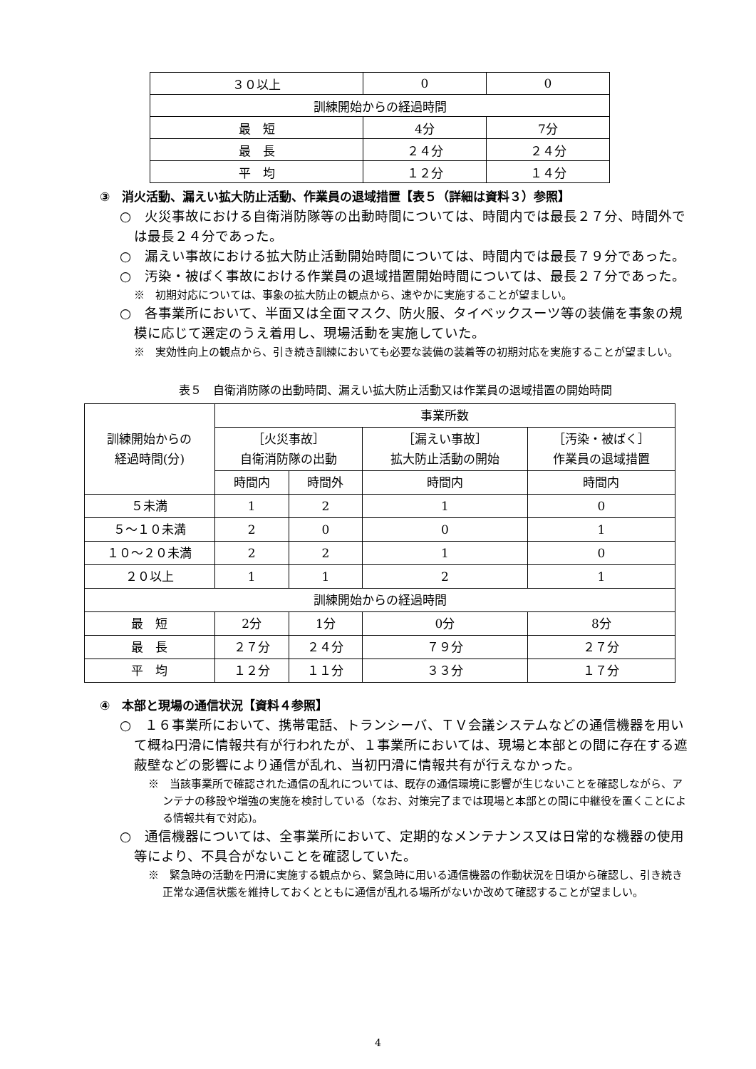| ３０以上 | 0 | 0 |
| 訓練開始からの経過時間 | | |
| 最 短 | 4分 | 7分 |
| 最 長 | ２４分 | ２４分 |
| 平 均 | １２分 | １４分 |
③　消火活動、漏えい拡大防止活動、作業員の退域措置【表５（詳細は資料３）参照】
○　火災事故における自衛消防隊等の出動時間については、時間内では最長２７分、時間外では最長２４分であった。
○　漏えい事故における拡大防止活動開始時間については、時間内では最長７９分であった。
○　汚染・被ばく事故における作業員の退域措置開始時間については、最長２７分であった。
※　初期対応については、事象の拡大防止の観点から、速やかに実施することが望ましい。
○　各事業所において、半面又は全面マスク、防火服、タイベックスーツ等の装備を事象の規模に応じて選定のうえ着用し、現場活動を実施していた。
※　実効性向上の観点から、引き続き訓練においても必要な装備の装着等の初期対応を実施することが望ましい。
表５　自衛消防隊の出動時間、漏えい拡大防止活動又は作業員の退域措置の開始時間
| 訓練開始からの 経過時間(分) | 事業所数 | | | |
| | ［火災事故］ 自衛消防隊の出動 | | ［漏えい事故］ 拡大防止活動の開始 | ［汚染・被ばく］ 作業員の退域措置 |
| | 時間内 | 時間外 | 時間内 | 時間内 |
| ５未満 | 1 | 2 | 1 | 0 |
| ５～１０未満 | 2 | 0 | 0 | 1 |
| １０～２０未満 | 2 | 2 | 1 | 0 |
| ２０以上 | 1 | 1 | 2 | 1 |
| 訓練開始からの経過時間 | | | | |
| 最 短 | 2分 | 1分 | 0分 | 8分 |
| 最 長 | ２７分 | ２４分 | ７９分 | ２７分 |
| 平 均 | １２分 | １１分 | ３３分 | １７分 |
④　本部と現場の通信状況【資料４参照】
○　１６事業所において、携帯電話、トランシーバ、ＴＶ会議システムなどの通信機器を用いて概ね円滑に情報共有が行われたが、１事業所においては、現場と本部との間に存在する遮蔽壁などの影響により通信が乱れ、当初円滑に情報共有が行えなかった。
※　当該事業所で確認された通信の乱れについては、既存の通信環境に影響が生じないことを確認しながら、アンテナの移設や増強の実施を検討している（なお、対策完了までは現場と本部との間に中継役を置くことによる情報共有で対応)。
○　通信機器については、全事業所において、定期的なメンテナンス又は日常的な機器の使用等により、不具合がないことを確認していた。
※　緊急時の活動を円滑に実施する観点から、緊急時に用いる通信機器の作動状況を日頃から確認し、引き続き正常な通信状態を維持しておくとともに通信が乱れる場所がないか改めて確認することが望ましい。
4